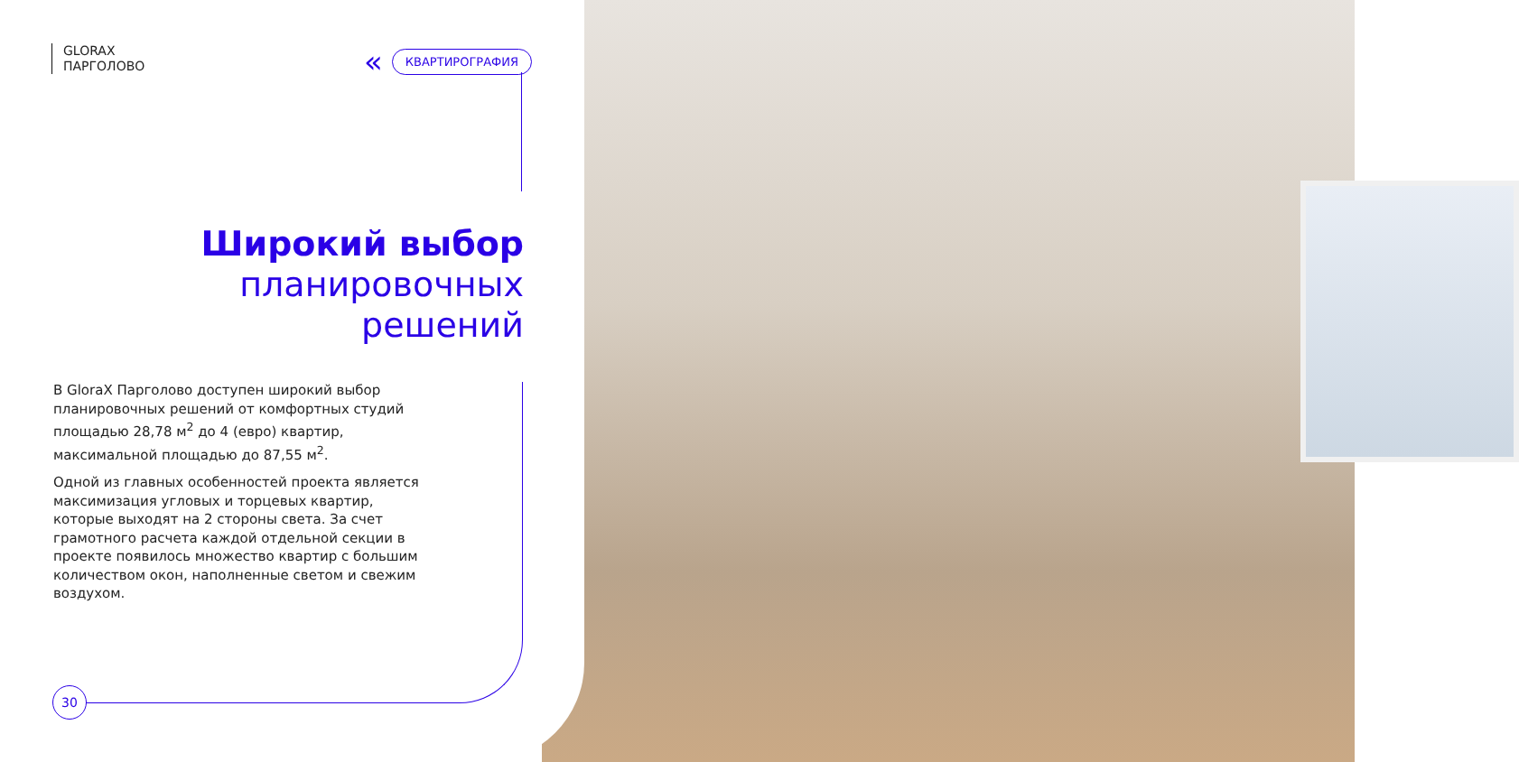GLORAX
ПАРГОЛОВО
« КВАРТИРОГРАФИЯ
Широкий выбор
планировочных
решений
В GloraX Парголово доступен широкий выбор планировочных решений от комфортных студий площадью 28,78 м<sup>2</sup> до 4 (евро) квартир, максимальной площадью до 87,55 м<sup>2</sup>.
Одной из главных особенностей проекта является максимизация угловых и торцевых квартир, которые выходят на 2 стороны света. За счет грамотного расчета каждой отдельной секции в проекте появилось множество квартир с большим количеством окон, наполненные светом и свежим воздухом.
30